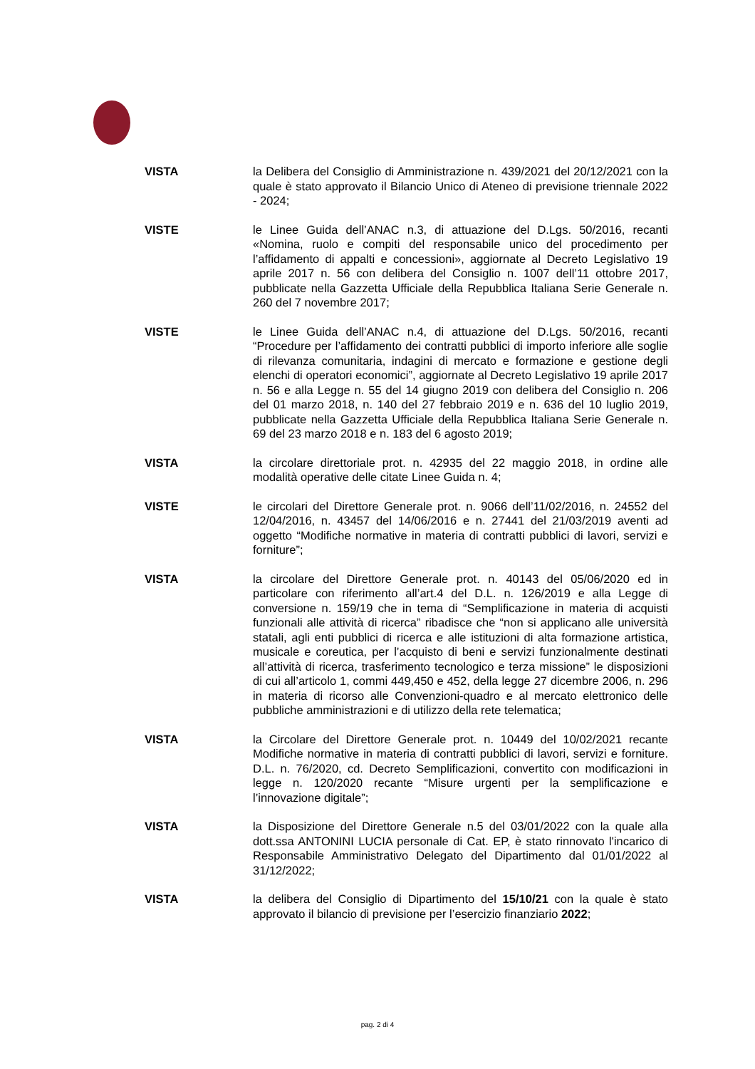VISTA la Delibera del Consiglio di Amministrazione n. 439/2021 del 20/12/2021 con la quale è stato approvato il Bilancio Unico di Ateneo di previsione triennale 2022 - 2024;
VISTE le Linee Guida dell’ANAC n.3, di attuazione del D.Lgs. 50/2016, recanti «Nomina, ruolo e compiti del responsabile unico del procedimento per l’affidamento di appalti e concessioni», aggiornate al Decreto Legislativo 19 aprile 2017 n. 56 con delibera del Consiglio n. 1007 dell’11 ottobre 2017, pubblicate nella Gazzetta Ufficiale della Repubblica Italiana Serie Generale n. 260 del 7 novembre 2017;
VISTE le Linee Guida dell’ANAC n.4, di attuazione del D.Lgs. 50/2016, recanti “Procedure per l’affidamento dei contratti pubblici di importo inferiore alle soglie di rilevanza comunitaria, indagini di mercato e formazione e gestione degli elenchi di operatori economici”, aggiornate al Decreto Legislativo 19 aprile 2017 n. 56 e alla Legge n. 55 del 14 giugno 2019 con delibera del Consiglio n. 206 del 01 marzo 2018, n. 140 del 27 febbraio 2019 e n. 636 del 10 luglio 2019, pubblicate nella Gazzetta Ufficiale della Repubblica Italiana Serie Generale n. 69 del 23 marzo 2018 e n. 183 del 6 agosto 2019;
VISTA la circolare direttoriale prot. n. 42935 del 22 maggio 2018, in ordine alle modalità operative delle citate Linee Guida n. 4;
VISTE le circolari del Direttore Generale prot. n. 9066 dell’11/02/2016, n. 24552 del 12/04/2016, n. 43457 del 14/06/2016 e n. 27441 del 21/03/2019 aventi ad oggetto “Modifiche normative in materia di contratti pubblici di lavori, servizi e forniture”;
VISTA la circolare del Direttore Generale prot. n. 40143 del 05/06/2020 ed in particolare con riferimento all’art.4 del D.L. n. 126/2019 e alla Legge di conversione n. 159/19 che in tema di “Semplificazione in materia di acquisti funzionali alle attività di ricerca” ribadisce che “non si applicano alle università statali, agli enti pubblici di ricerca e alle istituzioni di alta formazione artistica, musicale e coreutica, per l’acquisto di beni e servizi funzionalmente destinati all’attività di ricerca, trasferimento tecnologico e terza missione” le disposizioni di cui all’articolo 1, commi 449,450 e 452, della legge 27 dicembre 2006, n. 296 in materia di ricorso alle Convenzioni-quadro e al mercato elettronico delle pubbliche amministrazioni e di utilizzo della rete telematica;
VISTA la Circolare del Direttore Generale prot. n. 10449 del 10/02/2021 recante Modifiche normative in materia di contratti pubblici di lavori, servizi e forniture. D.L. n. 76/2020, cd. Decreto Semplificazioni, convertito con modificazioni in legge n. 120/2020 recante “Misure urgenti per la semplificazione e l’innovazione digitale”;
VISTA la Disposizione del Direttore Generale n.5 del 03/01/2022 con la quale alla dott.ssa ANTONINI LUCIA personale di Cat. EP, è stato rinnovato l'incarico di Responsabile Amministrativo Delegato del Dipartimento dal 01/01/2022 al 31/12/2022;
VISTA la delibera del Consiglio di Dipartimento del 15/10/21 con la quale è stato approvato il bilancio di previsione per l’esercizio finanziario 2022;
pag. 2 di 4